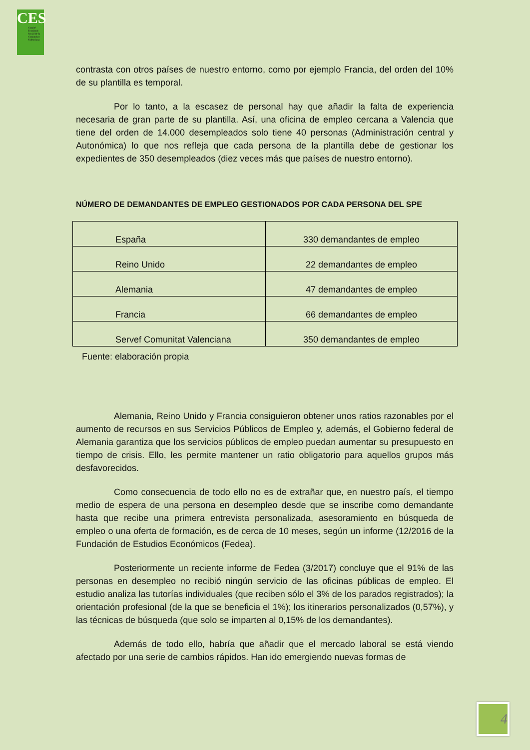CES
Comité Econòmic Social de la Comunitat Valenciana
contrasta con otros países de nuestro entorno, como por ejemplo Francia, del orden del 10% de su plantilla es temporal.
Por lo tanto, a la escasez de personal hay que añadir la falta de experiencia necesaria de gran parte de su plantilla. Así, una oficina de empleo cercana a Valencia que tiene del orden de 14.000 desempleados solo tiene 40 personas (Administración central y Autonómica) lo que nos refleja que cada persona de la plantilla debe de gestionar los expedientes de 350 desempleados (diez veces más que países de nuestro entorno).
NÚMERO DE DEMANDANTES DE EMPLEO GESTIONADOS POR CADA PERSONA DEL SPE
| España | 330 demandantes de empleo |
| Reino Unido | 22 demandantes de empleo |
| Alemania | 47 demandantes de empleo |
| Francia | 66 demandantes de empleo |
| Servef Comunitat Valenciana | 350 demandantes de empleo |
Fuente: elaboración propia
Alemania, Reino Unido y Francia consiguieron obtener unos ratios razonables por el aumento de recursos en sus Servicios Públicos de Empleo y, además, el Gobierno federal de Alemania garantiza que los servicios públicos de empleo puedan aumentar su presupuesto en tiempo de crisis. Ello, les permite mantener un ratio obligatorio para aquellos grupos más desfavorecidos.
Como consecuencia de todo ello no es de extrañar que, en nuestro país, el tiempo medio de espera de una persona en desempleo desde que se inscribe como demandante hasta que recibe una primera entrevista personalizada, asesoramiento en búsqueda de empleo o una oferta de formación, es de cerca de 10 meses, según un informe (12/2016 de la Fundación de Estudios Económicos (Fedea).
Posteriormente un reciente informe de Fedea (3/2017) concluye que el 91% de las personas en desempleo no recibió ningún servicio de las oficinas públicas de empleo. El estudio analiza las tutorías individuales (que reciben sólo el 3% de los parados registrados); la orientación profesional (de la que se beneficia el 1%); los itinerarios personalizados (0,57%), y las técnicas de búsqueda (que solo se imparten al 0,15% de los demandantes).
Además de todo ello, habría que añadir que el mercado laboral se está viendo afectado por una serie de cambios rápidos. Han ido emergiendo nuevas formas de
4